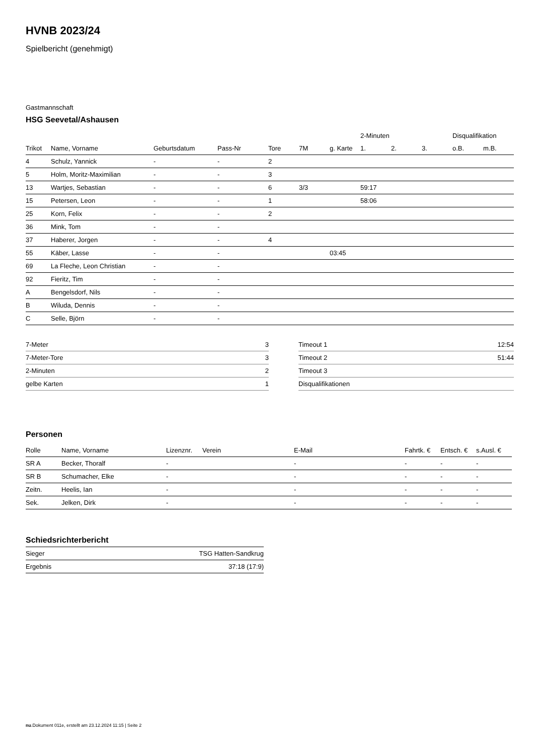HVNB 2023/24
Spielbericht (genehmigt)
Gastmannschaft
HSG Seevetal/Ashausen
| | | | | | | | 2-Minuten | | | Disqualifikation | |
| --- | --- | --- | --- | --- | --- | --- | --- | --- | --- | --- | --- |
| Trikot | Name, Vorname | Geburtsdatum | Pass-Nr | Tore | 7M | g. Karte | 1. | 2. | 3. | o.B. | m.B. |
| 4 | Schulz, Yannick | - | - | 2 | | | | | | | |
| 5 | Holm, Moritz-Maximilian | - | - | 3 | | | | | | | |
| 13 | Wartjes, Sebastian | - | - | 6 | 3/3 | | 59:17 | | | | |
| 15 | Petersen, Leon | - | - | 1 | | | 58:06 | | | | |
| 25 | Korn, Felix | - | - | 2 | | | | | | | |
| 36 | Mink, Tom | - | - | | | | | | | | |
| 37 | Haberer, Jorgen | - | - | 4 | | | | | | | |
| 55 | Käber, Lasse | - | - | | | 03:45 | | | | | |
| 69 | La Fleche, Leon Christian | - | - | | | | | | | | |
| 92 | Fieritz, Tim | - | - | | | | | | | | |
| A | Bengelsdorf, Nils | - | - | | | | | | | | |
| B | Wiluda, Dennis | - | - | | | | | | | | |
| C | Selle, Björn | - | - | | | | | | | | |
| 7-Meter | 3 |
| 7-Meter-Tore | 3 |
| 2-Minuten | 2 |
| gelbe Karten | 1 |
| Timeout 1 | 12:54 |
| Timeout 2 | 51:44 |
| Timeout 3 | |
| Disqualifikationen | |
Personen
| Rolle | Name, Vorname | Lizenznr. | Verein | E-Mail | Fahrtk. € | Entsch. € | s.Ausl. € |
| --- | --- | --- | --- | --- | --- | --- | --- |
| SR A | Becker, Thoralf | - | | - | - | - | - |
| SR B | Schumacher, Elke | - | | - | - | - | - |
| Zeitn. | Heelis, Ian | - | | - | - | - | - |
| Sek. | Jelken, Dirk | - | | - | - | - | - |
Schiedsrichterbericht
| Sieger | TSG Hatten-Sandkrug |
| Ergebnis | 37:18 (17:9) |
nu.Dokument 011e, erstellt am 23.12.2024 11:15 | Seite 2